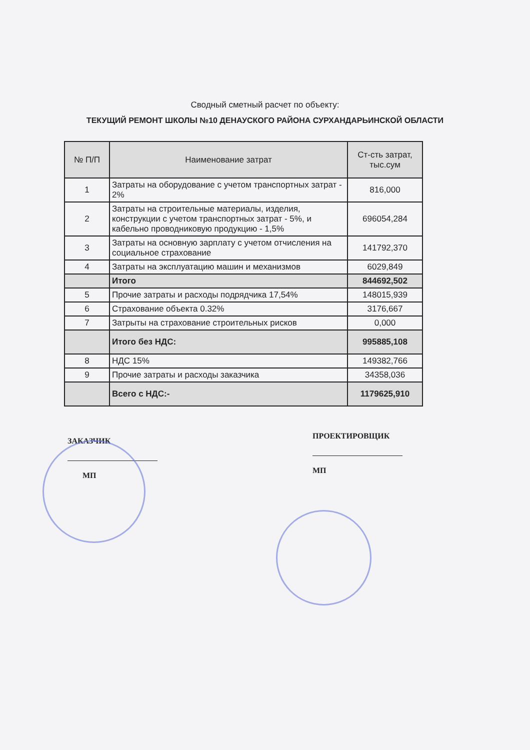Сводный сметный расчет по объекту:
ТЕКУЩИЙ РЕМОНТ ШКОЛЫ №10 ДЕНАУСКОГО РАЙОНА СУРХАНДАРЬИНСКОЙ ОБЛАСТИ
| № П/П | Наименование затрат | Ст-сть затрат, тыс.сум |
| --- | --- | --- |
| 1 | Затраты на оборудование с учетом транспортных затрат - 2% | 816,000 |
| 2 | Затраты на строительные материалы, изделия, конструкции с учетом транспортных затрат - 5%, и кабельно проводниковую продукцию - 1,5% | 696054,284 |
| 3 | Затраты на основную зарплату с учетом отчисления на социальное страхование | 141792,370 |
| 4 | Затраты на эксплуатацию машин и механизмов | 6029,849 |
| | Итого | 844692,502 |
| 5 | Прочие затраты и расходы подрядчика 17,54% | 148015,939 |
| 6 | Страхование объекта 0.32% | 3176,667 |
| 7 | Затрыты на страхование строительных рисков | 0,000 |
| | Итого без НДС: | 995885,108 |
| 8 | НДС 15% | 149382,766 |
| 9 | Прочие затраты и расходы заказчика | 34358,036 |
| | Всего с НДС:- | 1179625,910 |
ЗАКАЗЧИК
МП
ПРОЕКТИРОВЩИК
МП